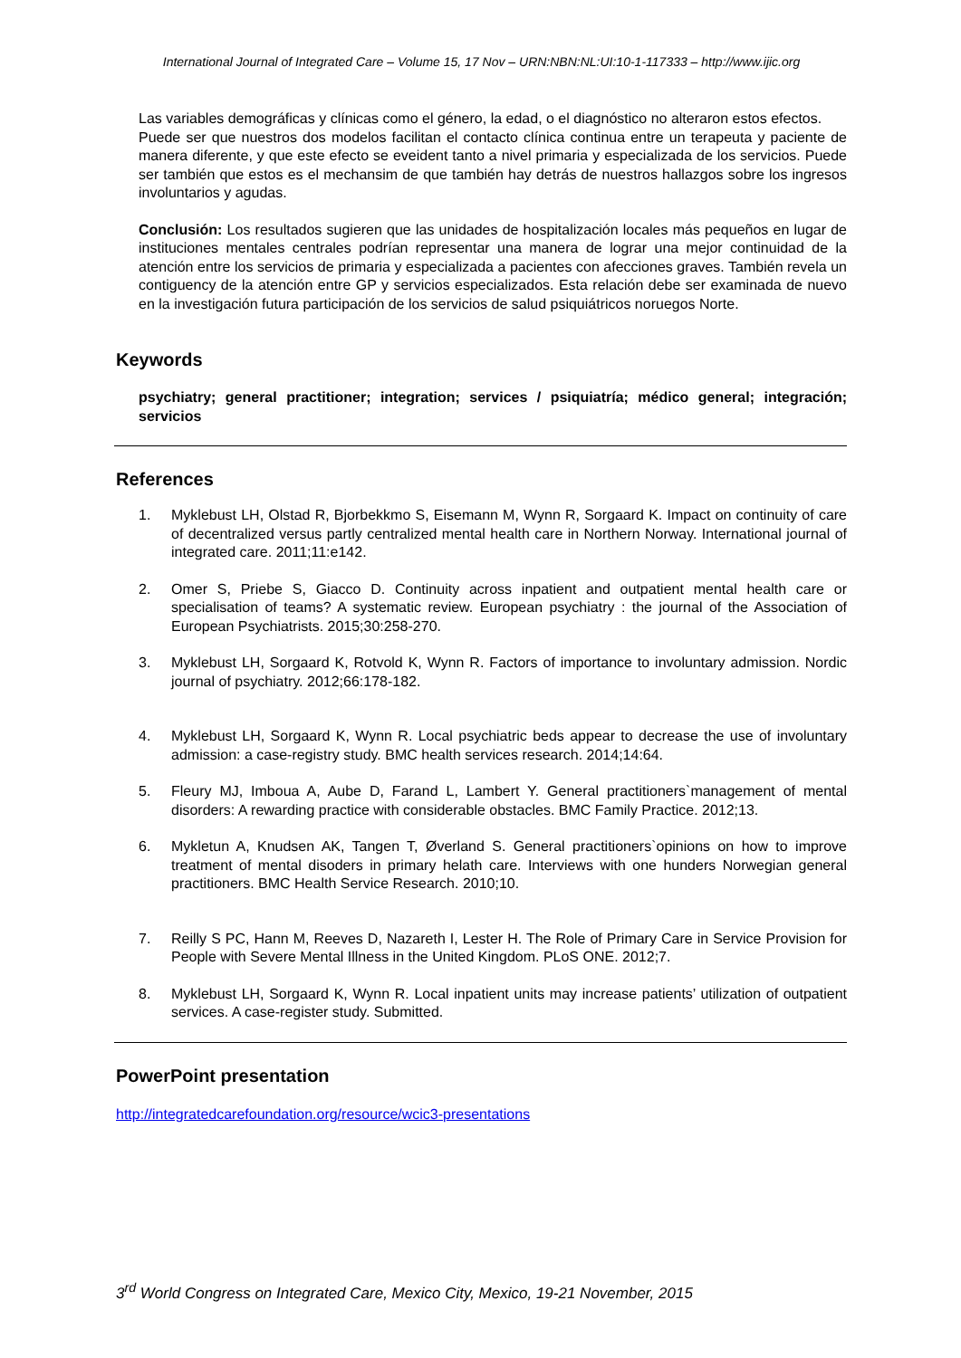International Journal of Integrated Care – Volume 15, 17 Nov – URN:NBN:NL:UI:10-1-117333 – http://www.ijic.org
Las variables demográficas y clínicas como el género, la edad, o el diagnóstico no alteraron estos efectos.
Puede ser que nuestros dos modelos facilitan el contacto clínica continua entre un terapeuta y paciente de manera diferente, y que este efecto se eveident tanto a nivel primaria y especializada de los servicios. Puede ser también que estos es el mechansim de que también hay detrás de nuestros hallazgos sobre los ingresos involuntarios y agudas.
Conclusión: Los resultados sugieren que las unidades de hospitalización locales más pequeños en lugar de instituciones mentales centrales podrían representar una manera de lograr una mejor continuidad de la atención entre los servicios de primaria y especializada a pacientes con afecciones graves. También revela un contiguency de la atención entre GP y servicios especializados. Esta relación debe ser examinada de nuevo en la investigación futura participación de los servicios de salud psiquiátricos noruegos Norte.
Keywords
psychiatry; general practitioner; integration; services / psiquiatría; médico general; integración; servicios
References
1. Myklebust LH, Olstad R, Bjorbekkmo S, Eisemann M, Wynn R, Sorgaard K. Impact on continuity of care of decentralized versus partly centralized mental health care in Northern Norway. International journal of integrated care. 2011;11:e142.
2. Omer S, Priebe S, Giacco D. Continuity across inpatient and outpatient mental health care or specialisation of teams? A systematic review. European psychiatry : the journal of the Association of European Psychiatrists. 2015;30:258-270.
3. Myklebust LH, Sorgaard K, Rotvold K, Wynn R. Factors of importance to involuntary admission. Nordic journal of psychiatry. 2012;66:178-182.
4. Myklebust LH, Sorgaard K, Wynn R. Local psychiatric beds appear to decrease the use of involuntary admission: a case-registry study. BMC health services research. 2014;14:64.
5. Fleury MJ, Imboua A, Aube D, Farand L, Lambert Y. General practitioners`management of mental disorders: A rewarding practice with considerable obstacles. BMC Family Practice. 2012;13.
6. Mykletun A, Knudsen AK, Tangen T, Øverland S. General practitioners`opinions on how to improve treatment of mental disoders in primary helath care. Interviews with one hunders Norwegian general practitioners. BMC Health Service Research. 2010;10.
7. Reilly S PC, Hann M, Reeves D, Nazareth I, Lester H. The Role of Primary Care in Service Provision for People with Severe Mental Illness in the United Kingdom. PLoS ONE. 2012;7.
8. Myklebust LH, Sorgaard K, Wynn R. Local inpatient units may increase patients’ utilization of outpatient services. A case-register study. Submitted.
PowerPoint presentation
http://integratedcarefoundation.org/resource/wcic3-presentations
3<sup>rd</sup> World Congress on Integrated Care, Mexico City, Mexico, 19-21 November, 2015